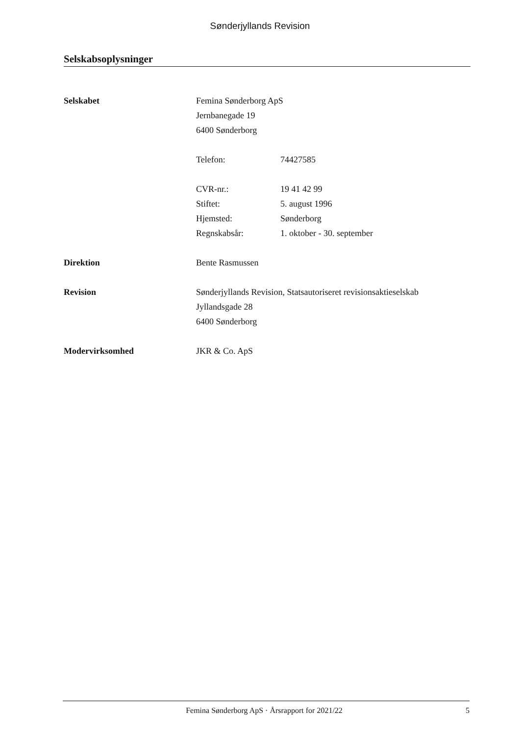Sønderjyllands Revision
Selskabsoplysninger
Selskabet Femina Sønderborg ApS
Jernbanegade 19
6400 Sønderborg
Telefon: 74427585
CVR-nr.: 19 41 42 99
Stiftet: 5. august 1996
Hjemsted: Sønderborg
Regnskabsår: 1. oktober - 30. september
Direktion Bente Rasmussen
Revision Sønderjyllands Revision, Statsautoriseret revisionsaktieselskab
Jyllandsgade 28
6400 Sønderborg
Modervirksomhed JKR & Co. ApS
Femina Sønderborg ApS · Årsrapport for 2021/22 5